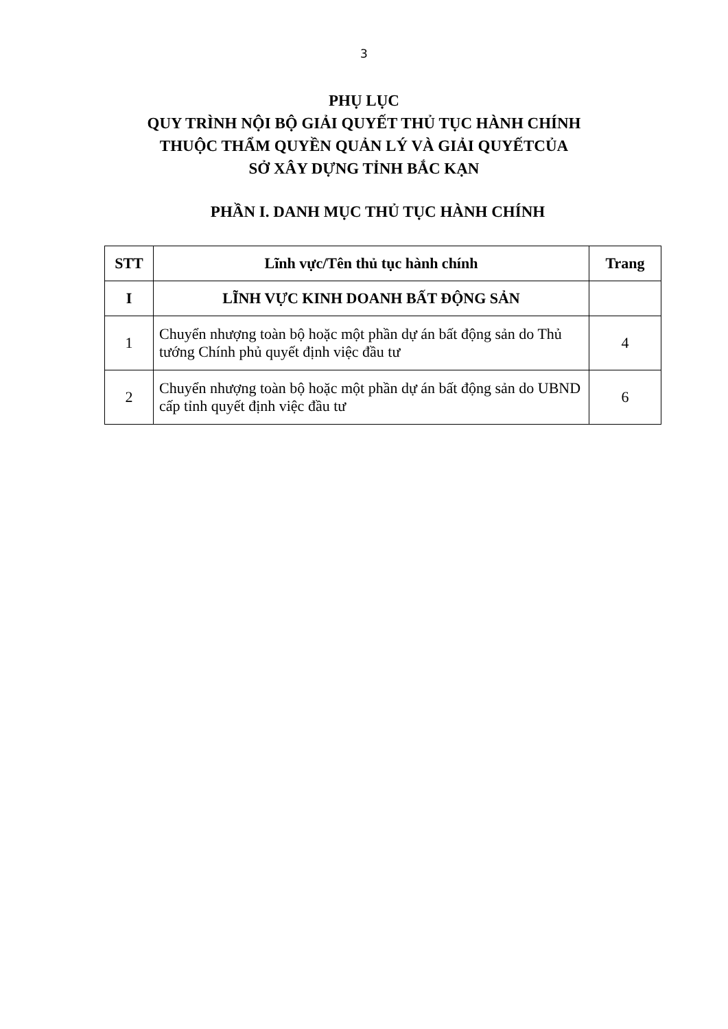3
PHỤ LỤC
QUY TRÌNH NỘI BỘ GIẢI QUYẾT THỦ TỤC HÀNH CHÍNH
THUỘC THẨM QUYỀN QUẢN LÝ VÀ GIẢI QUYẾTCỦA
SỞ XÂY DỰNG TỈNH BẮC KẠN
PHẦN I. DANH MỤC THỦ TỤC HÀNH CHÍNH
| STT | Lĩnh vực/Tên thủ tục hành chính | Trang |
| --- | --- | --- |
| I | LĨNH VỰC KINH DOANH BẤT ĐỘNG SẢN | |
| 1 | Chuyển nhượng toàn bộ hoặc một phần dự án bất động sản do Thủ tướng Chính phủ quyết định việc đầu tư | 4 |
| 2 | Chuyển nhượng toàn bộ hoặc một phần dự án bất động sản do UBND cấp tỉnh quyết định việc đầu tư | 6 |